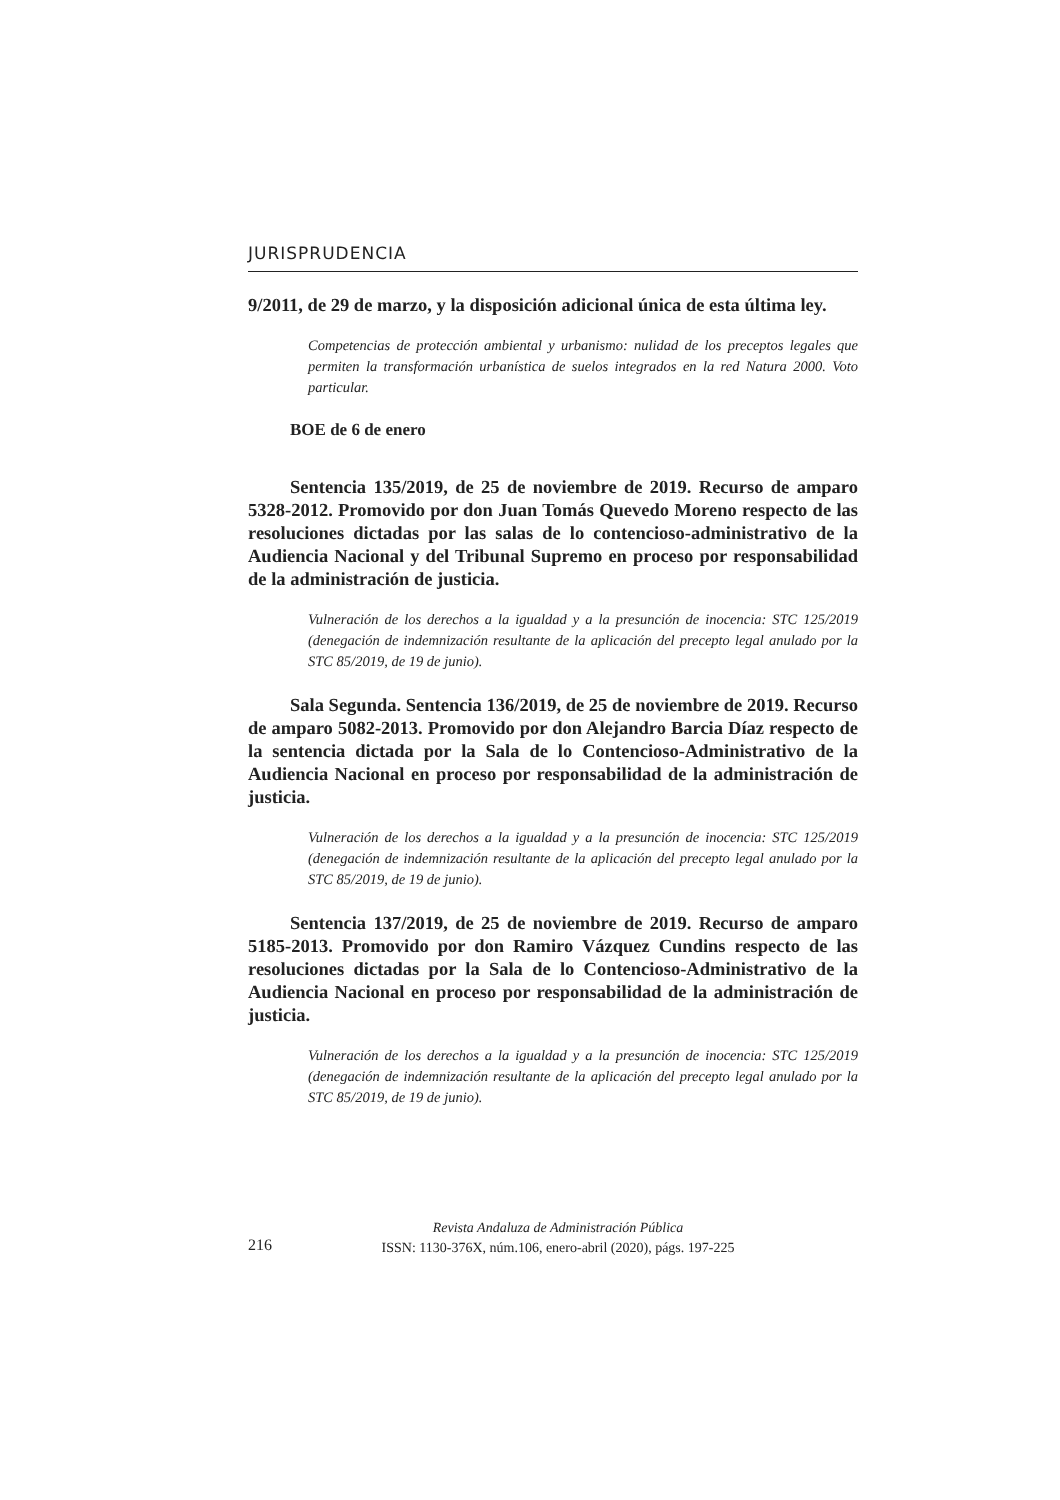JURISPRUDENCIA
9/2011, de 29 de marzo, y la disposición adicional única de esta última ley.
Competencias de protección ambiental y urbanismo: nulidad de los preceptos legales que permiten la transformación urbanística de suelos integrados en la red Natura 2000. Voto particular.
BOE de 6 de enero
Sentencia 135/2019, de 25 de noviembre de 2019. Recurso de amparo 5328-2012. Promovido por don Juan Tomás Quevedo Moreno respecto de las resoluciones dictadas por las salas de lo contencioso-administrativo de la Audiencia Nacional y del Tribunal Supremo en proceso por responsabilidad de la administración de justicia.
Vulneración de los derechos a la igualdad y a la presunción de inocencia: STC 125/2019 (denegación de indemnización resultante de la aplicación del precepto legal anulado por la STC 85/2019, de 19 de junio).
Sala Segunda. Sentencia 136/2019, de 25 de noviembre de 2019. Recurso de amparo 5082-2013. Promovido por don Alejandro Barcia Díaz respecto de la sentencia dictada por la Sala de lo Contencioso-Administrativo de la Audiencia Nacional en proceso por responsabilidad de la administración de justicia.
Vulneración de los derechos a la igualdad y a la presunción de inocencia: STC 125/2019 (denegación de indemnización resultante de la aplicación del precepto legal anulado por la STC 85/2019, de 19 de junio).
Sentencia 137/2019, de 25 de noviembre de 2019. Recurso de amparo 5185-2013. Promovido por don Ramiro Vázquez Cundins respecto de las resoluciones dictadas por la Sala de lo Contencioso-Administrativo de la Audiencia Nacional en proceso por responsabilidad de la administración de justicia.
Vulneración de los derechos a la igualdad y a la presunción de inocencia: STC 125/2019 (denegación de indemnización resultante de la aplicación del precepto legal anulado por la STC 85/2019, de 19 de junio).
216
Revista Andaluza de Administración Pública
ISSN: 1130-376X, núm.106, enero-abril (2020), págs. 197-225